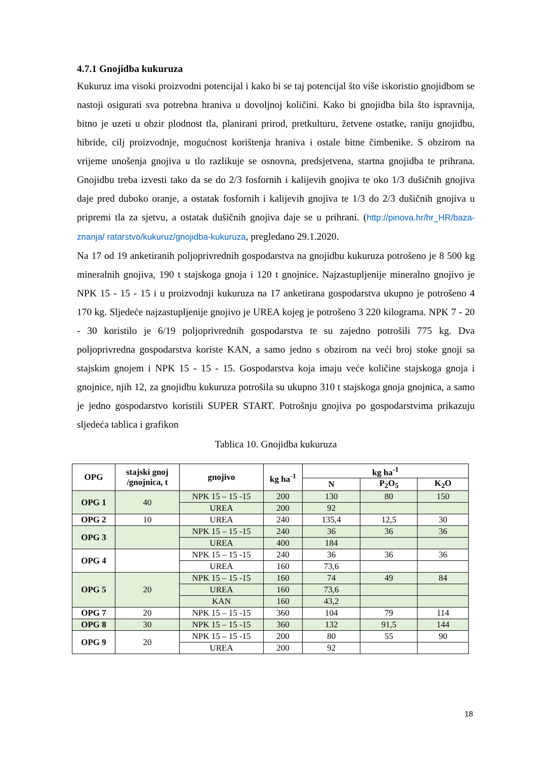4.7.1 Gnojidba kukuruza
Kukuruz ima visoki proizvodni potencijal i kako bi se taj potencijal što više iskoristio gnojidbom se nastoji osigurati sva potrebna hraniva u dovoljnoj količini. Kako bi gnojidba bila što ispravnija, bitno je uzeti u obzir plodnost tla, planirani prirod, pretkulturu, žetvene ostatke, raniju gnojidbu, hibride, cilj proizvodnje, mogućnost korištenja hraniva i ostale bitne čimbenike. S obzirom na vrijeme unošenja gnojiva u tlo razlikuje se osnovna, predsjetvena, startna gnojidba te prihrana. Gnojidbu treba izvesti tako da se do 2/3 fosfornih i kalijevih gnojiva te oko 1/3 dušičnih gnojiva daje pred duboko oranje, a ostatak fosfornih i kalijevih gnojiva te 1/3 do 2/3 dušičnih gnojiva u pripremi tla za sjetvu, a ostatak dušičnih gnojiva daje se u prihrani. (http://pinova.hr/hr_HR/baza-znanja/ ratarstvo/kukuruz/gnojidba-kukuruza, pregledano 29.1.2020.
Na 17 od 19 anketiranih poljoprivrednih gospodarstva na gnojidbu kukuruza potrošeno je 8 500 kg mineralnih gnojiva, 190 t stajskoga gnoja i 120 t gnojnice. Najzastupljenije mineralno gnojivo je NPK 15 - 15 - 15 i u proizvodnji kukuruza na 17 anketirana gospodarstva ukupno je potrošeno 4 170 kg. Sljedeće najzastupljenije gnojivo je UREA kojeg je potrošeno 3 220 kilograma. NPK 7 - 20 - 30 koristilo je 6/19 poljoprivrednih gospodarstva te su zajedno potrošili 775 kg. Dva poljoprivredna gospodarstva koriste KAN, a samo jedno s obzirom na veći broj stoke gnoji sa stajskim gnojem i NPK 15 - 15 - 15. Gospodarstva koja imaju veće količine stajskoga gnoja i gnojnice, njih 12, za gnojidbu kukuruza potrošila su ukupno 310 t stajskoga gnoja gnojnica, a samo je jedno gospodarstvo koristili SUPER START. Potrošnju gnojiva po gospodarstvima prikazuju sljedeća tablica i grafikon
Tablica 10. Gnojidba kukuruza
| OPG | stajski gnoj /gnojnica, t | gnojivo | kg ha<sup>-1</sup> | kg ha<sup>-1</sup> | | |
| --- | --- | --- | --- | --- | --- | --- |
| | | | | N | P<sub>2</sub>O<sub>5</sub> | K<sub>2</sub>O |
| OPG 1 | 40 | NPK 15 – 15 -15 | 200 | 130 | 80 | 150 |
| | | UREA | 200 | 92 | | |
| OPG 2 | 10 | UREA | 240 | 135,4 | 12,5 | 30 |
| OPG 3 | | NPK 15 – 15 -15 | 240 | 36 | 36 | 36 |
| | | UREA | 400 | 184 | | |
| OPG 4 | | NPK 15 – 15 -15 | 240 | 36 | 36 | 36 |
| | | UREA | 160 | 73,6 | | |
| OPG 5 | 20 | NPK 15 – 15 -15 | 160 | 74 | 49 | 84 |
| | | UREA | 160 | 73,6 | | |
| | | KAN | 160 | 43,2 | | |
| OPG 7 | 20 | NPK 15 – 15 -15 | 360 | 104 | 79 | 114 |
| OPG 8 | 30 | NPK 15 – 15 -15 | 360 | 132 | 91,5 | 144 |
| OPG 9 | 20 | NPK 15 – 15 -15 | 200 | 80 | 55 | 90 |
| | | UREA | 200 | 92 | | |
18